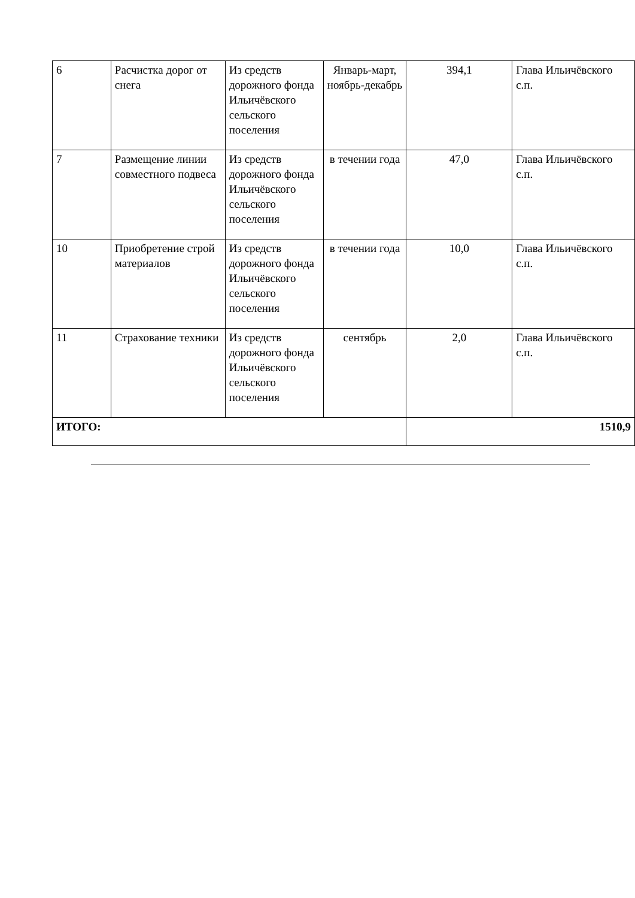| 6 | Расчистка дорог от снега | Из средств дорожного фонда Ильичёвского сельского поселения | Январь-март, ноябрь-декабрь | 394,1 | Глава Ильичёвского с.п. |
| 7 | Размещение линии совместного подвеса | Из средств дорожного фонда Ильичёвского сельского поселения | в течении года | 47,0 | Глава Ильичёвского с.п. |
| 10 | Приобретение строй материалов | Из средств дорожного фонда Ильичёвского сельского поселения | в течении года | 10,0 | Глава Ильичёвского с.п. |
| 11 | Страхование техники | Из средств дорожного фонда Ильичёвского сельского поселения | сентябрь | 2,0 | Глава Ильичёвского с.п. |
| ИТОГО: | | | | 1510,9 | |